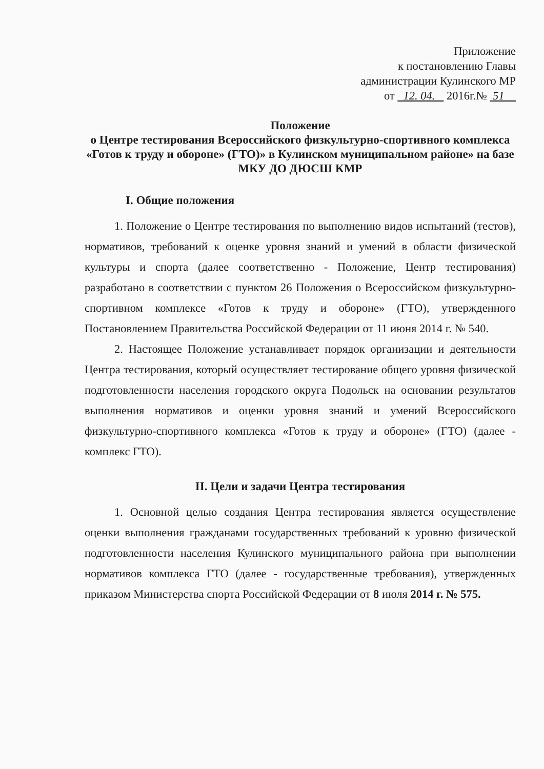Приложение
к постановлению Главы
администрации Кулинского МР
от 12. 04. 2016г.№ 51
Положение
о Центре тестирования Всероссийского физкультурно-спортивного комплекса «Готов к труду и обороне» (ГТО)» в Кулинском муниципальном районе» на базе МКУ ДО ДЮСШ КМР
I. Общие положения
1. Положение о Центре тестирования по выполнению видов испытаний (тестов), нормативов, требований к оценке уровня знаний и умений в области физической культуры и спорта (далее соответственно - Положение, Центр тестирования) разработано в соответствии с пунктом 26 Положения о Всероссийском физкультурно-спортивном комплексе «Готов к труду и обороне» (ГТО), утвержденного Постановлением Правительства Российской Федерации от 11 июня 2014 г. № 540.
2. Настоящее Положение устанавливает порядок организации и деятельности Центра тестирования, который осуществляет тестирование общего уровня физической подготовленности населения городского округа Подольск на основании результатов выполнения нормативов и оценки уровня знаний и умений Всероссийского физкультурно-спортивного комплекса «Готов к труду и обороне» (ГТО) (далее - комплекс ГТО).
II. Цели и задачи Центра тестирования
1. Основной целью создания Центра тестирования является осуществление оценки выполнения гражданами государственных требований к уровню физической подготовленности населения Кулинского муниципального района при выполнении нормативов комплекса ГТО (далее - государственные требования), утвержденных приказом Министерства спорта Российской Федерации от 8 июля 2014 г. № 575.